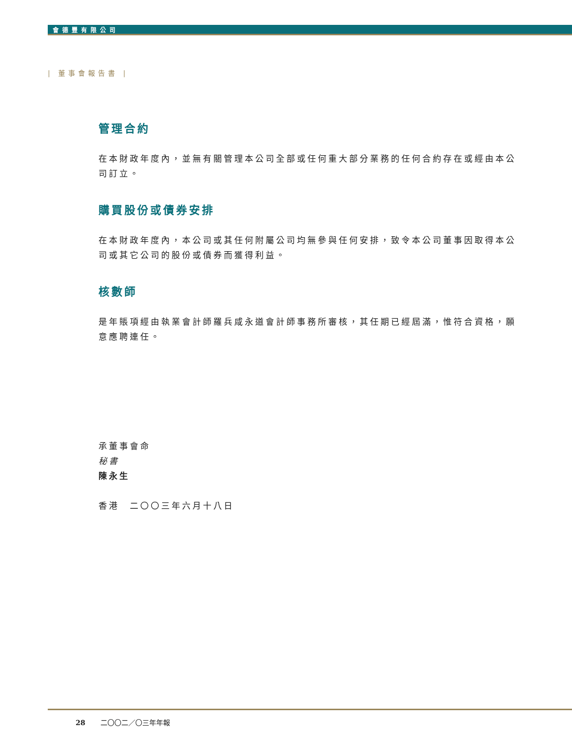會德豐有限公司
| 董事會報告書 |
管理合約
在本財政年度內，並無有關管理本公司全部或任何重大部分業務的任何合約存在或經由本公司訂立。
購買股份或債券安排
在本財政年度內，本公司或其任何附屬公司均無參與任何安排，致令本公司董事因取得本公司或其它公司的股份或債券而獲得利益。
核數師
是年賬項經由執業會計師羅兵咸永道會計師事務所審核，其任期已經屆滿，惟符合資格，願意應聘連任。
承董事會命
秘書
陳永生
香港　二〇〇三年六月十八日
28 二〇〇二／〇三年年報